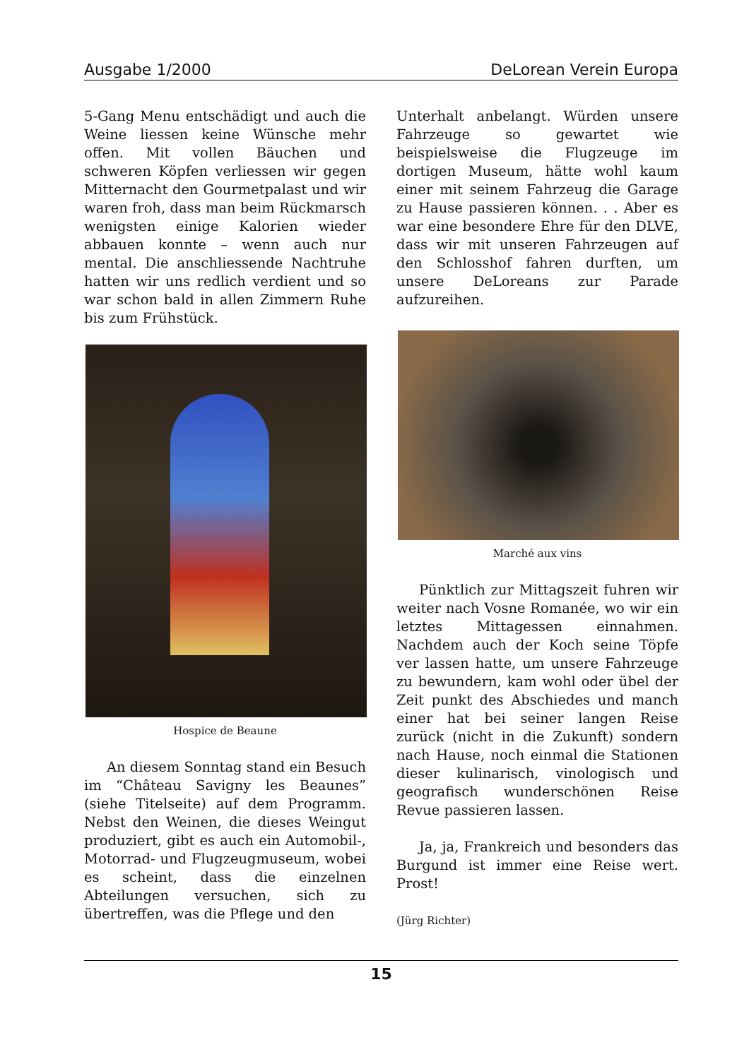Ausgabe 1/2000 DeLorean Verein Europa
5-Gang Menu entschädigt und auch die Weine liessen keine Wünsche mehr offen. Mit vollen Bäuchen und schweren Köpfen verliessen wir gegen Mitternacht den Gourmetpalast und wir waren froh, dass man beim Rückmarsch wenigsten einige Kalorien wieder abbauen konnte – wenn auch nur mental. Die anschliessende Nachtruhe hatten wir uns redlich verdient und so war schon bald in allen Zimmern Ruhe bis zum Frühstück.
Hospice de Beaune
An diesem Sonntag stand ein Besuch im “Château Savigny les Beaunes” (siehe Titelseite) auf dem Programm. Nebst den Weinen, die dieses Weingut produziert, gibt es auch ein Automobil-, Motorrad- und Flugzeugmuseum, wobei es scheint, dass die einzelnen Abteilungen versuchen, sich zu übertreffen, was die Pflege und den
Unterhalt anbelangt. Würden unsere Fahrzeuge so gewartet wie beispielsweise die Flugzeuge im dortigen Museum, hätte wohl kaum einer mit seinem Fahrzeug die Garage zu Hause passieren können. . . Aber es war eine besondere Ehre für den DLVE, dass wir mit unseren Fahrzeugen auf den Schlosshof fahren durften, um unsere DeLoreans zur Parade aufzureihen.
Marché aux vins
Pünktlich zur Mittagszeit fuhren wir weiter nach Vosne Romanée, wo wir ein letztes Mittagessen einnahmen. Nachdem auch der Koch seine Töpfe ver lassen hatte, um unsere Fahrzeuge zu bewundern, kam wohl oder übel der Zeit punkt des Abschiedes und manch einer hat bei seiner langen Reise zurück (nicht in die Zukunft) sondern nach Hause, noch einmal die Stationen dieser kulinarisch, vinologisch und geografisch wunderschönen Reise Revue passieren lassen.
Ja, ja, Frankreich und besonders das Burgund ist immer eine Reise wert. Prost!
(Jürg Richter)
15